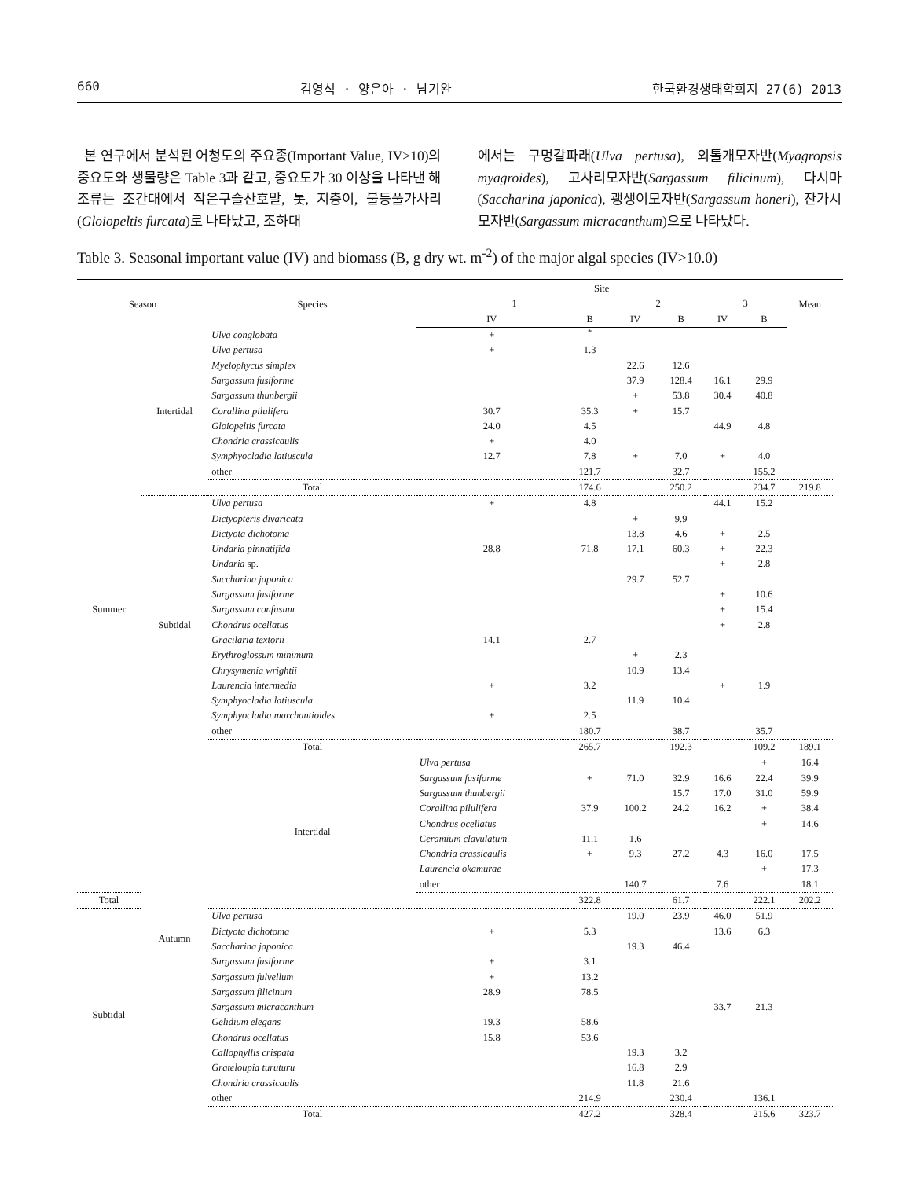660 김영식 · 양은아 · 남기완 한국환경생태학회지 27(6) 2013
본 연구에서 분석된 어청도의 주요종(Important Value, IV>10)의 중요도와 생물량은 Table 3과 같고, 중요도가 30 이상을 나타낸 해조류는 조간대에서 작은구슬산호말, 톳, 지충이, 불등풀가사리(Gloiopeltis furcata)로 나타났고, 조하대
에서는 구멍갈파래(Ulva pertusa), 외톨개모자반(Myagropsis myagroides), 고사리모자반(Sargassum filicinum), 다시마(Saccharina japonica), 괭생이모자반(Sargassum honeri), 잔가시모자반(Sargassum micracanthum)으로 나타났다.
Table 3. Seasonal important value (IV) and biomass (B, g dry wt. m<sup>-2</sup>) of the major algal species (IV>10.0)
| Season | | Species | Site | | | | | | Mean | |
| --- | --- | --- | --- | --- | --- | --- | --- | --- | --- | --- |
| | | | 1 | | 2 | | 3 | | | |
| | | | IV | B | IV | B | IV | B | | |
| Summer | Intertidal | Ulva conglobata | + | <sup>*</sup> | | | | | | |
| | | Ulva pertusa | + | 1.3 | | | | | | |
| | | Myelophycus simplex | | | 22.6 | 12.6 | | | | |
| | | Sargassum fusiforme | | | 37.9 | 128.4 | 16.1 | 29.9 | | |
| | | Sargassum thunbergii | | | + | 53.8 | 30.4 | 40.8 | | |
| | | Corallina pilulifera | 30.7 | 35.3 | + | 15.7 | | | | |
| | | Gloiopeltis furcata | 24.0 | 4.5 | | | 44.9 | 4.8 | | |
| | | Chondria crassicaulis | + | 4.0 | | | | | | |
| | | Symphyocladia latiuscula | 12.7 | 7.8 | + | 7.0 | + | 4.0 | | |
| | | other | | 121.7 | | 32.7 | | 155.2 | | |
| | | Total | | 174.6 | | 250.2 | | 234.7 | 219.8 | |
| | Subtidal | Ulva pertusa | + | 4.8 | | | 44.1 | 15.2 | | |
| | | Dictyopteris divaricata | | | + | 9.9 | | | | |
| | | Dictyota dichotoma | | | 13.8 | 4.6 | + | 2.5 | | |
| | | Undaria pinnatifida | 28.8 | 71.8 | 17.1 | 60.3 | + | 22.3 | | |
| | | Undaria sp. | | | | | + | 2.8 | | |
| | | Saccharina japonica | | | 29.7 | 52.7 | | | | |
| | | Sargassum fusiforme | | | | | + | 10.6 | | |
| | | Sargassum confusum | | | | | + | 15.4 | | |
| | | Chondrus ocellatus | | | | | + | 2.8 | | |
| | | Gracilaria textorii | 14.1 | 2.7 | | | | | | |
| | | Erythroglossum minimum | | | + | 2.3 | | | | |
| | | Chrysymenia wrightii | | | 10.9 | 13.4 | | | | |
| | | Laurencia intermedia | + | 3.2 | | | + | 1.9 | | |
| | | Symphyocladia latiuscula | | | 11.9 | 10.4 | | | | |
| | | Symphyocladia marchantioides | + | 2.5 | | | | | | |
| | | other | | 180.7 | | 38.7 | | 35.7 | | |
| | | Total | | 265.7 | | 192.3 | | 109.2 | 189.1 | |
| | Autumn | Intertidal | Ulva pertusa | | | | | + | 16.4 | |
| | | | Sargassum fusiforme | + | 71.0 | 32.9 | 16.6 | 22.4 | 39.9 | |
| | | | Sargassum thunbergii | | | 15.7 | 17.0 | 31.0 | 59.9 | |
| | | | Corallina pilulifera | 37.9 | 100.2 | 24.2 | 16.2 | + | 38.4 | |
| | | | Chondrus ocellatus | | | | | + | 14.6 | |
| | | | Ceramium clavulatum | 11.1 | 1.6 | | | | | |
| | | | Chondria crassicaulis | + | 9.3 | 27.2 | 4.3 | 16.0 | 17.5 | |
| | | | Laurencia okamurae | | | | | + | 17.3 | |
| | | | other | | 140.7 | | 7.6 | | 18.1 | |
| Total | | | | 322.8 | | 61.7 | | 222.1 | 202.2 | |
| Subtidal | | Ulva pertusa | | | 19.0 | 23.9 | 46.0 | 51.9 | | |
| | | Dictyota dichotoma | + | 5.3 | | | 13.6 | 6.3 | | |
| | | Saccharina japonica | | | 19.3 | 46.4 | | | | |
| | | Sargassum fusiforme | + | 3.1 | | | | | | |
| | | Sargassum fulvellum | + | 13.2 | | | | | | |
| | | Sargassum filicinum | 28.9 | 78.5 | | | | | | |
| | | Sargassum micracanthum | | | | | 33.7 | 21.3 | | |
| | | Gelidium elegans | 19.3 | 58.6 | | | | | | |
| | | Chondrus ocellatus | 15.8 | 53.6 | | | | | | |
| | | Callophyllis crispata | | | 19.3 | 3.2 | | | | |
| | | Grateloupia turuturu | | | 16.8 | 2.9 | | | | |
| | | Chondria crassicaulis | | | 11.8 | 21.6 | | | | |
| | | other | | 214.9 | | 230.4 | | 136.1 | | |
| | | Total | | 427.2 | | 328.4 | | 215.6 | 323.7 | |